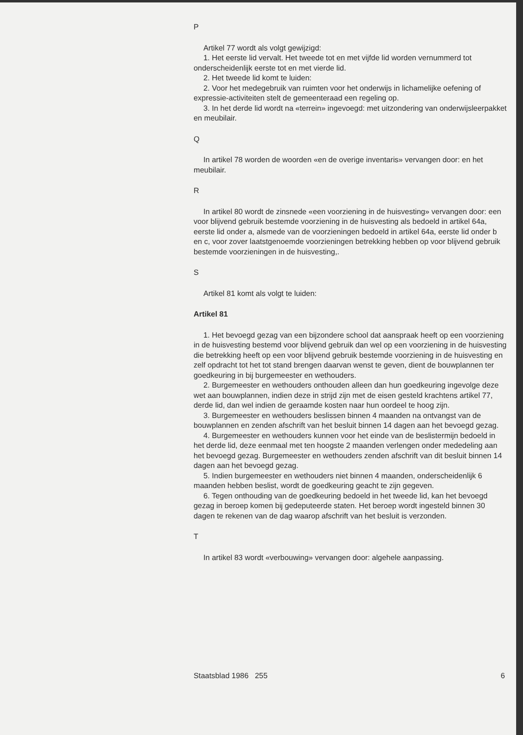P
Artikel 77 wordt als volgt gewijzigd:
1. Het eerste lid vervalt. Het tweede tot en met vijfde lid worden vernummerd tot onderscheidenlijk eerste tot en met vierde lid.
2. Het tweede lid komt te luiden:
2. Voor het medegebruik van ruimten voor het onderwijs in lichamelijke oefening of expressie-activiteiten stelt de gemeenteraad een regeling op.
3. In het derde lid wordt na «terrein» ingevoegd: met uitzondering van onderwijsleerpakket en meubilair.
Q
In artikel 78 worden de woorden «en de overige inventaris» vervangen door: en het meubilair.
R
In artikel 80 wordt de zinsnede «een voorziening in de huisvesting» vervangen door: een voor blijvend gebruik bestemde voorziening in de huisvesting als bedoeld in artikel 64a, eerste lid onder a, alsmede van de voorzieningen bedoeld in artikel 64a, eerste lid onder b en c, voor zover laatstgenoemde voorzieningen betrekking hebben op voor blijvend gebruik bestemde voorzieningen in de huisvesting,.
S
Artikel 81 komt als volgt te luiden:
Artikel 81
1. Het bevoegd gezag van een bijzondere school dat aanspraak heeft op een voorziening in de huisvesting bestemd voor blijvend gebruik dan wel op een voorziening in de huisvesting die betrekking heeft op een voor blijvend gebruik bestemde voorziening in de huisvesting en zelf opdracht tot het tot stand brengen daarvan wenst te geven, dient de bouwplannen ter goedkeuring in bij burgemeester en wethouders.
2. Burgemeester en wethouders onthouden alleen dan hun goedkeuring ingevolge deze wet aan bouwplannen, indien deze in strijd zijn met de eisen gesteld krachtens artikel 77, derde lid, dan wel indien de geraamde kosten naar hun oordeel te hoog zijn.
3. Burgemeester en wethouders beslissen binnen 4 maanden na ontvangst van de bouwplannen en zenden afschrift van het besluit binnen 14 dagen aan het bevoegd gezag.
4. Burgemeester en wethouders kunnen voor het einde van de beslistermijn bedoeld in het derde lid, deze eenmaal met ten hoogste 2 maanden verlengen onder mededeling aan het bevoegd gezag. Burgemeester en wethouders zenden afschrift van dit besluit binnen 14 dagen aan het bevoegd gezag.
5. Indien burgemeester en wethouders niet binnen 4 maanden, onderscheidenlijk 6 maanden hebben beslist, wordt de goedkeuring geacht te zijn gegeven.
6. Tegen onthouding van de goedkeuring bedoeld in het tweede lid, kan het bevoegd gezag in beroep komen bij gedeputeerde staten. Het beroep wordt ingesteld binnen 30 dagen te rekenen van de dag waarop afschrift van het besluit is verzonden.
T
In artikel 83 wordt «verbouwing» vervangen door: algehele aanpassing.
Staatsblad 1986 255 6